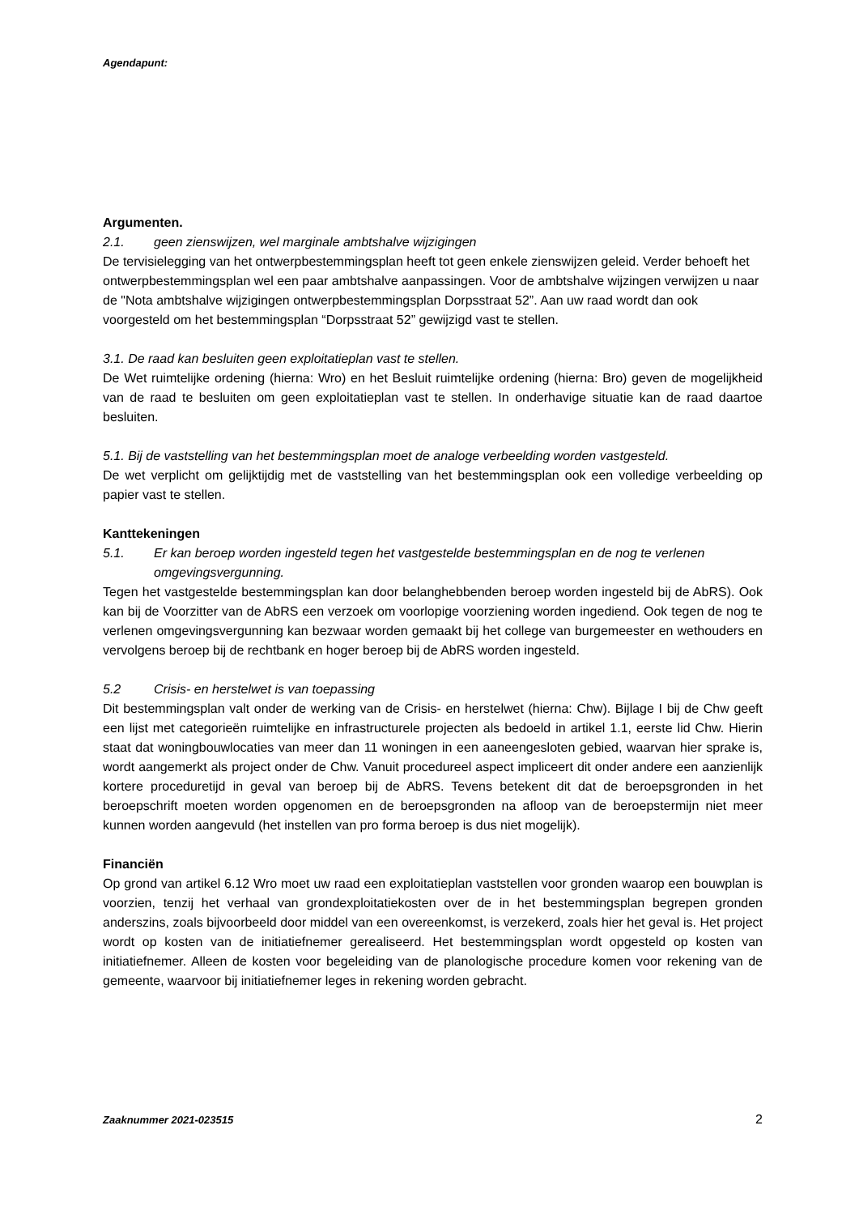Agendapunt:
Argumenten.
2.1. geen zienswijzen, wel marginale ambtshalve wijzigingen
De tervisielegging van het ontwerpbestemmingsplan heeft tot geen enkele zienswijzen geleid. Verder behoeft het ontwerpbestemmingsplan wel een paar ambtshalve aanpassingen. Voor de ambtshalve wijzingen verwijzen u naar de "Nota ambtshalve wijzigingen ontwerpbestemmingsplan Dorpsstraat 52”. Aan uw raad wordt dan ook voorgesteld om het bestemmingsplan “Dorpsstraat 52” gewijzigd vast te stellen.
3.1. De raad kan besluiten geen exploitatieplan vast te stellen.
De Wet ruimtelijke ordening (hierna: Wro) en het Besluit ruimtelijke ordening (hierna: Bro) geven de mogelijkheid van de raad te besluiten om geen exploitatieplan vast te stellen. In onderhavige situatie kan de raad daartoe besluiten.
5.1. Bij de vaststelling van het bestemmingsplan moet de analoge verbeelding worden vastgesteld.
De wet verplicht om gelijktijdig met de vaststelling van het bestemmingsplan ook een volledige verbeelding op papier vast te stellen.
Kanttekeningen
5.1. Er kan beroep worden ingesteld tegen het vastgestelde bestemmingsplan en de nog te verlenen omgevingsvergunning.
Tegen het vastgestelde bestemmingsplan kan door belanghebbenden beroep worden ingesteld bij de AbRS). Ook kan bij de Voorzitter van de AbRS een verzoek om voorlopige voorziening worden ingediend. Ook tegen de nog te verlenen omgevingsvergunning kan bezwaar worden gemaakt bij het college van burgemeester en wethouders en vervolgens beroep bij de rechtbank en hoger beroep bij de AbRS worden ingesteld.
5.2 Crisis- en herstelwet is van toepassing
Dit bestemmingsplan valt onder de werking van de Crisis- en herstelwet (hierna: Chw). Bijlage I bij de Chw geeft een lijst met categorieën ruimtelijke en infrastructurele projecten als bedoeld in artikel 1.1, eerste lid Chw. Hierin staat dat woningbouwlocaties van meer dan 11 woningen in een aaneengesloten gebied, waarvan hier sprake is, wordt aangemerkt als project onder de Chw. Vanuit procedureel aspect impliceert dit onder andere een aanzienlijk kortere proceduretijd in geval van beroep bij de AbRS. Tevens betekent dit dat de beroepsgronden in het beroepschrift moeten worden opgenomen en de beroepsgronden na afloop van de beroepstermijn niet meer kunnen worden aangevuld (het instellen van pro forma beroep is dus niet mogelijk).
Financiën
Op grond van artikel 6.12 Wro moet uw raad een exploitatieplan vaststellen voor gronden waarop een bouwplan is voorzien, tenzij het verhaal van grondexploitatiekosten over de in het bestemmingsplan begrepen gronden anderszins, zoals bijvoorbeeld door middel van een overeenkomst, is verzekerd, zoals hier het geval is. Het project wordt op kosten van de initiatiefnemer gerealiseerd. Het bestemmingsplan wordt opgesteld op kosten van initiatiefnemer. Alleen de kosten voor begeleiding van de planologische procedure komen voor rekening van de gemeente, waarvoor bij initiatiefnemer leges in rekening worden gebracht.
Zaaknummer 2021-023515
2